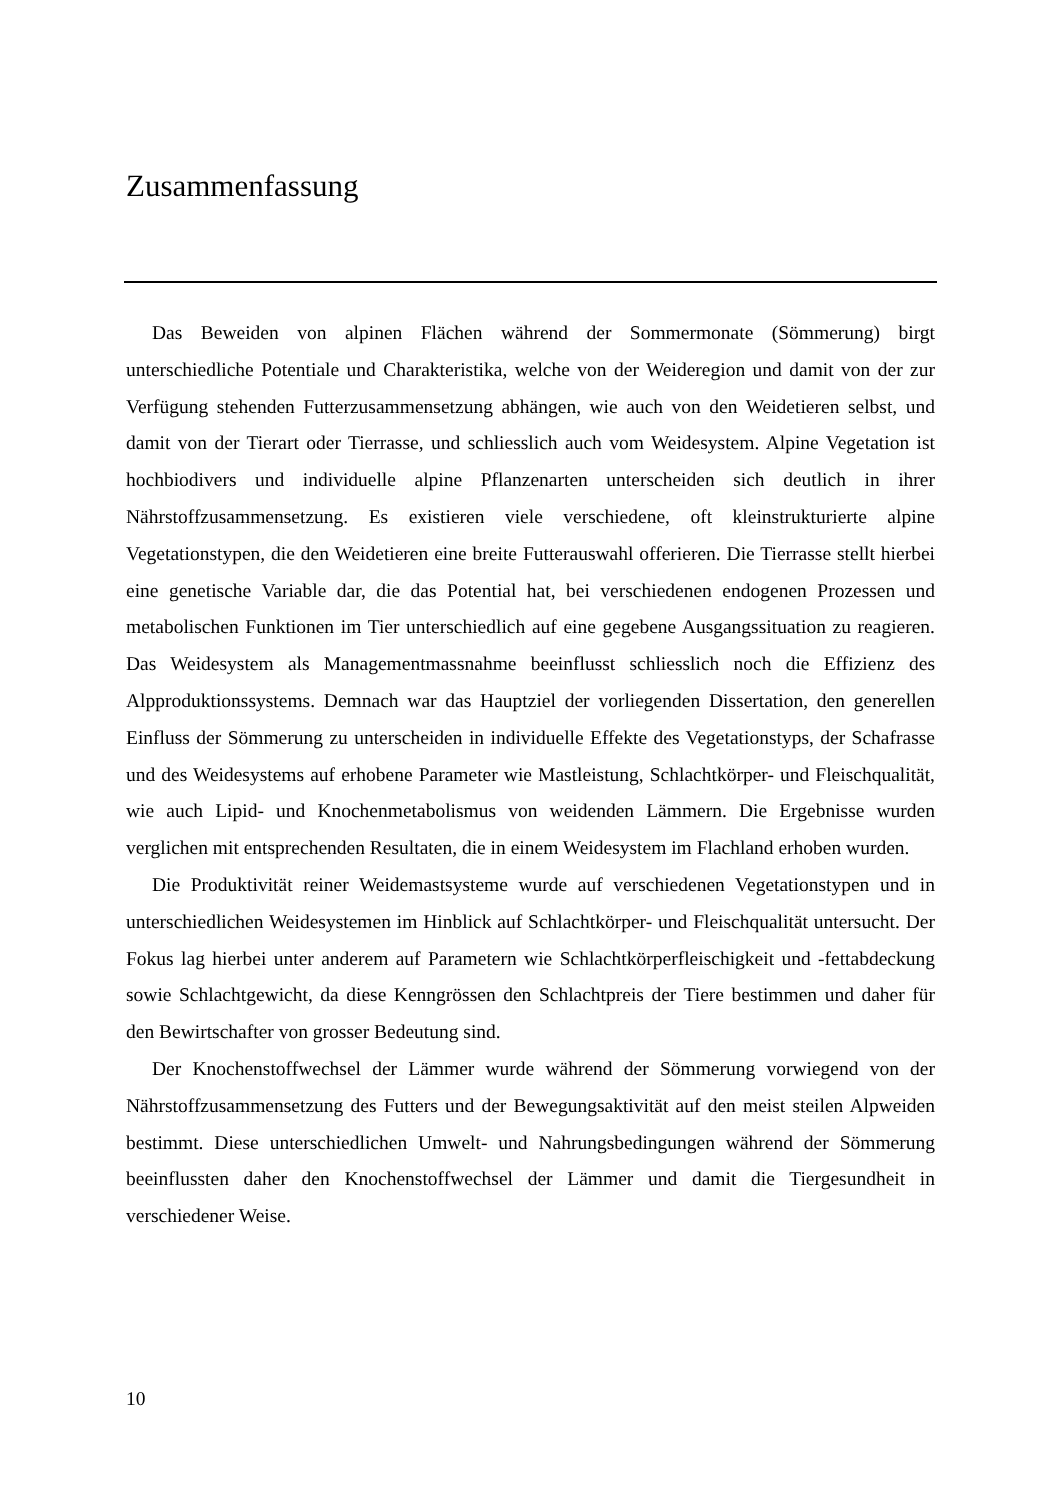Zusammenfassung
Das Beweiden von alpinen Flächen während der Sommermonate (Sömmerung) birgt unterschiedliche Potentiale und Charakteristika, welche von der Weideregion und damit von der zur Verfügung stehenden Futterzusammensetzung abhängen, wie auch von den Weidetieren selbst, und damit von der Tierart oder Tierrasse, und schliesslich auch vom Weidesystem. Alpine Vegetation ist hochbiodivers und individuelle alpine Pflanzenarten unterscheiden sich deutlich in ihrer Nährstoffzusammensetzung. Es existieren viele verschiedene, oft kleinstrukturierte alpine Vegetationstypen, die den Weidetieren eine breite Futterauswahl offerieren. Die Tierrasse stellt hierbei eine genetische Variable dar, die das Potential hat, bei verschiedenen endogenen Prozessen und metabolischen Funktionen im Tier unterschiedlich auf eine gegebene Ausgangssituation zu reagieren. Das Weidesystem als Managementmassnahme beeinflusst schliesslich noch die Effizienz des Alpproduktionssystems. Demnach war das Hauptziel der vorliegenden Dissertation, den generellen Einfluss der Sömmerung zu unterscheiden in individuelle Effekte des Vegetationstyps, der Schafrasse und des Weidesystems auf erhobene Parameter wie Mastleistung, Schlachtkörper- und Fleischqualität, wie auch Lipid- und Knochenmetabolismus von weidenden Lämmern. Die Ergebnisse wurden verglichen mit entsprechenden Resultaten, die in einem Weidesystem im Flachland erhoben wurden.
Die Produktivität reiner Weidemastsysteme wurde auf verschiedenen Vegetationstypen und in unterschiedlichen Weidesystemen im Hinblick auf Schlachtkörper- und Fleischqualität untersucht. Der Fokus lag hierbei unter anderem auf Parametern wie Schlachtkörper­fleischigkeit und -fettabdeckung sowie Schlachtgewicht, da diese Kenngrössen den Schlachtpreis der Tiere bestimmen und daher für den Bewirtschafter von grosser Bedeutung sind.
Der Knochenstoffwechsel der Lämmer wurde während der Sömmerung vorwiegend von der Nährstoffzusammensetzung des Futters und der Bewegungsaktivität auf den meist steilen Alpweiden bestimmt. Diese unterschiedlichen Umwelt- und Nahrungsbedingungen während der Sömmerung beeinflussten daher den Knochenstoffwechsel der Lämmer und damit die Tiergesundheit in verschiedener Weise.
10